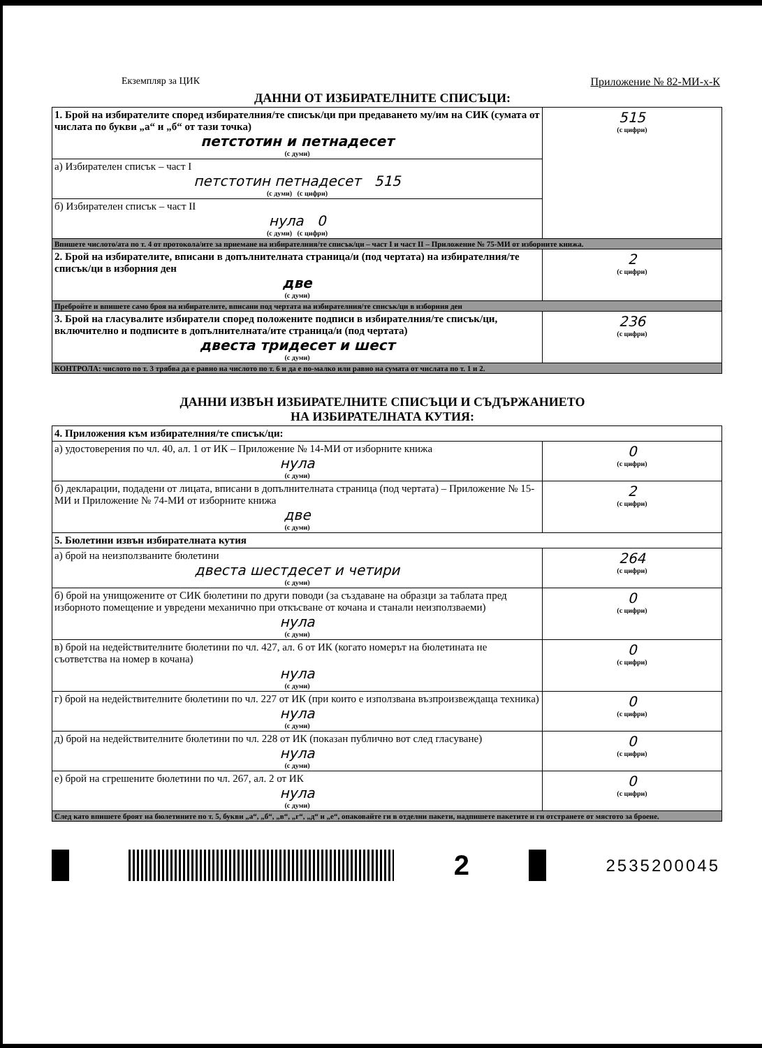Екземпляр за ЦИК Приложение № 82-МИ-х-К
ДАННИ ОТ ИЗБИРАТЕЛНИТЕ СПИСЪЦИ:
| 1. Брой на избирателите според избирателния/те списък/ци при предаването му/им на СИК (сумата от числата по букви „а“ и „б“ от тази точка) петстотин и петнадесет (с думи) | 515 (с цифри) |
| а) Избирателен списък – част I петстотин петнадесет 515 (с думи) (с цифри) | |
| б) Избирателен списък – част II нула 0 (с думи) (с цифри) | |
| Впишете числото/ата по т. 4 от протокола/ите за приемане на избирателния/те списък/ци – част I и част II – Приложение № 75-МИ от изборните книжа. | |
| 2. Брой на избирателите, вписани в допълнителната страница/и (под чертата) на избирателния/те списък/ци в изборния ден две (с думи) | 2 (с цифри) |
| Пребройте и впишете само броя на избирателите, вписани под чертата на избирателния/те списък/ци в изборния ден | |
| 3. Брой на гласувалите избиратели според положените подписи в избирателния/те списък/ци, включително и подписите в допълнителната/ите страница/и (под чертата) двеста тридесет и шест (с думи) | 236 (с цифри) |
| КОНТРОЛА: числото по т. 3 трябва да е равно на числото по т. 6 и да е по-малко или равно на сумата от числата по т. 1 и 2. | |
ДАННИ ИЗВЪН ИЗБИРАТЕЛНИТЕ СПИСЪЦИ И СЪДЪРЖАНИЕТО
НА ИЗБИРАТЕЛНАТА КУТИЯ:
| 4. Приложения към избирателния/те списък/ци: | |
| а) удостоверения по чл. 40, ал. 1 от ИК – Приложение № 14-МИ от изборните книжа нула (с думи) | 0 (с цифри) |
| б) декларации, подадени от лицата, вписани в допълнителната страница (под чертата) – Приложение № 15-МИ и Приложение № 74-МИ от изборните книжа две (с думи) | 2 (с цифри) |
| 5. Бюлетини извън избирателната кутия | |
| а) брой на неизползваните бюлетини двеста шестдесет и четири (с думи) | 264 (с цифри) |
| б) брой на унищожените от СИК бюлетини по други поводи (за създаване на образци за таблата пред изборното помещение и увредени механично при откъсване от кочана и станали неизползваеми) нула (с думи) | 0 (с цифри) |
| в) брой на недействителните бюлетини по чл. 427, ал. 6 от ИК (когато номерът на бюлетината не съответства на номер в кочана) нула (с думи) | 0 (с цифри) |
| г) брой на недействителните бюлетини по чл. 227 от ИК (при които е използвана възпроизвеждаща техника) нула (с думи) | 0 (с цифри) |
| д) брой на недействителните бюлетини по чл. 228 от ИК (показан публично вот след гласуване) нула (с думи) | 0 (с цифри) |
| е) брой на сгрешените бюлетини по чл. 267, ал. 2 от ИК нула (с думи) | 0 (с цифри) |
| След като впишете броят на бюлетините по т. 5, букви „а“, „б“, „в“, „г“, „д“ и „е“, опаковайте ги в отделни пакети, надпишете пакетите и ги отстранете от мястото за броене. | |
2
2535200045